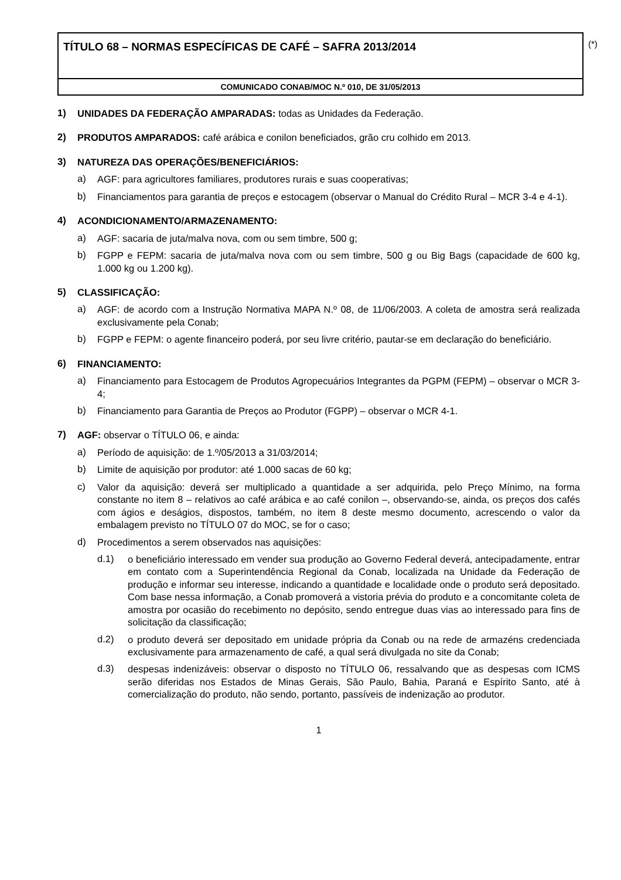TÍTULO 68 – NORMAS ESPECÍFICAS DE CAFÉ – SAFRA 2013/2014
COMUNICADO CONAB/MOC N.º 010, DE 31/05/2013
(*)
1)
UNIDADES DA FEDERAÇÃO AMPARADAS: todas as Unidades da Federação.
2)
PRODUTOS AMPARADOS: café arábica e conilon beneficiados, grão cru colhido em 2013.
3)
NATUREZA DAS OPERAÇÕES/BENEFICIÁRIOS:
a)
AGF: para agricultores familiares, produtores rurais e suas cooperativas;
b)
Financiamentos para garantia de preços e estocagem (observar o Manual do Crédito Rural – MCR 3-4 e 4-1).
4)
ACONDICIONAMENTO/ARMAZENAMENTO:
a)
AGF: sacaria de juta/malva nova, com ou sem timbre, 500 g;
b)
FGPP e FEPM: sacaria de juta/malva nova com ou sem timbre, 500 g ou Big Bags (capacidade de 600 kg, 1.000 kg ou 1.200 kg).
5)
CLASSIFICAÇÃO:
a)
AGF: de acordo com a Instrução Normativa MAPA N.º 08, de 11/06/2003. A coleta de amostra será realizada exclusivamente pela Conab;
b)
FGPP e FEPM: o agente financeiro poderá, por seu livre critério, pautar-se em declaração do beneficiário.
6)
FINANCIAMENTO:
a)
Financiamento para Estocagem de Produtos Agropecuários Integrantes da PGPM (FEPM) – observar o MCR 3-4;
b)
Financiamento para Garantia de Preços ao Produtor (FGPP) – observar o MCR 4-1.
7)
AGF: observar o TÍTULO 06, e ainda:
a)
Período de aquisição: de 1.º/05/2013 a 31/03/2014;
b)
Limite de aquisição por produtor: até 1.000 sacas de 60 kg;
c)
Valor da aquisição: deverá ser multiplicado a quantidade a ser adquirida, pelo Preço Mínimo, na forma constante no item 8 – relativos ao café arábica e ao café conilon –, observando-se, ainda, os preços dos cafés com ágios e deságios, dispostos, também, no item 8 deste mesmo documento, acrescendo o valor da embalagem previsto no TÍTULO 07 do MOC, se for o caso;
d)
Procedimentos a serem observados nas aquisições:
d.1)
o beneficiário interessado em vender sua produção ao Governo Federal deverá, antecipadamente, entrar em contato com a Superintendência Regional da Conab, localizada na Unidade da Federação de produção e informar seu interesse, indicando a quantidade e localidade onde o produto será depositado. Com base nessa informação, a Conab promoverá a vistoria prévia do produto e a concomitante coleta de amostra por ocasião do recebimento no depósito, sendo entregue duas vias ao interessado para fins de solicitação da classificação;
d.2)
o produto deverá ser depositado em unidade própria da Conab ou na rede de armazéns credenciada exclusivamente para armazenamento de café, a qual será divulgada no site da Conab;
d.3)
despesas indenizáveis: observar o disposto no TÍTULO 06, ressalvando que as despesas com ICMS serão diferidas nos Estados de Minas Gerais, São Paulo, Bahia, Paraná e Espírito Santo, até à comercialização do produto, não sendo, portanto, passíveis de indenização ao produtor.
1